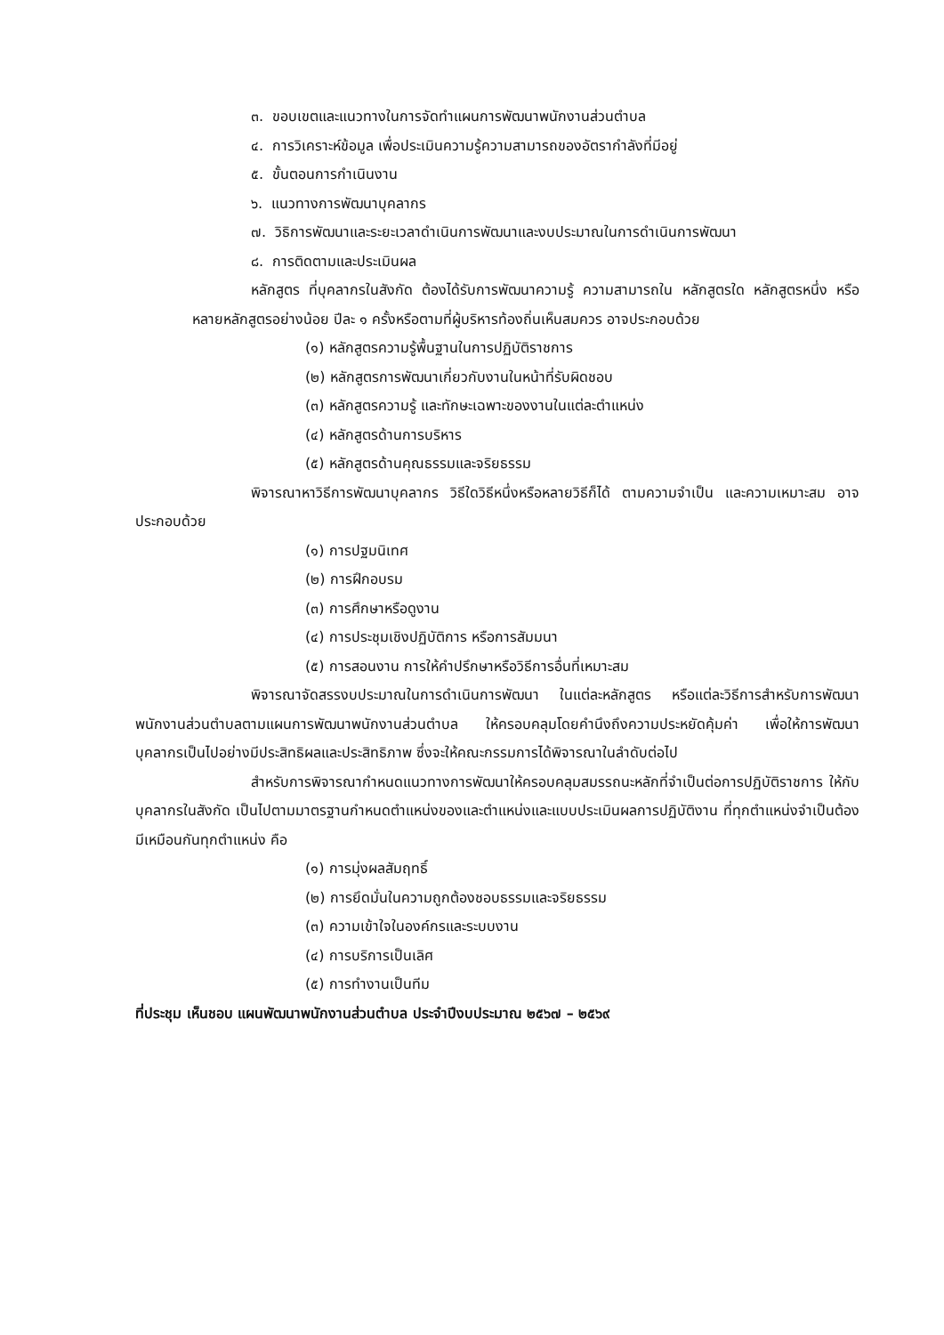๓. ขอบเขตและแนวทางในการจัดทำแผนการพัฒนาพนักงานส่วนตำบล
๔. การวิเคราะห์ข้อมูล เพื่อประเมินความรู้ความสามารถของอัตรากำลังที่มีอยู่
๕. ขั้นตอนการกำเนินงาน
๖. แนวทางการพัฒนาบุคลากร
๗. วิธิการพัฒนาและระยะเวลาดำเนินการพัฒนาและงบประมาณในการดำเนินการพัฒนา
๘. การติดตามและประเมินผล
หลักสูตร ที่บุคลากรในสังกัด ต้องได้รับการพัฒนาความรู้ ความสามารถใน หลักสูตรใด หลักสูตรหนึ่ง หรือหลายหลักสูตรอย่างน้อย ปีละ ๑ ครั้งหรือตามที่ผู้บริหารท้องถิ่นเห็นสมควร อาจประกอบด้วย
(๑) หลักสูตรความรู้พื้นฐานในการปฏิบัติราชการ
(๒) หลักสูตรการพัฒนาเกี่ยวกับงานในหน้าที่รับผิดชอบ
(๓) หลักสูตรความรู้ และทักษะเฉพาะของงานในแต่ละตำแหน่ง
(๔) หลักสูตรด้านการบริหาร
(๕) หลักสูตรด้านคุณธรรมและจริยธรรม
พิจารณาหาวิธีการพัฒนาบุคลากร วิธีใดวิธีหนึ่งหรือหลายวิธีก็ได้ ตามความจำเป็น และความเหมาะสม อาจประกอบด้วย
(๑) การปฐมนิเทศ
(๒) การฝึกอบรม
(๓) การศึกษาหรือดูงาน
(๔) การประชุมเชิงปฏิบัติการ หรือการสัมมนา
(๕) การสอนงาน การให้คำปรึกษาหรือวิธีการอื่นที่เหมาะสม
พิจารณาจัดสรรงบประมาณในการดำเนินการพัฒนา ในแต่ละหลักสูตร หรือแต่ละวิธีการสำหรับการพัฒนาพนักงานส่วนตำบลตามแผนการพัฒนาพนักงานส่วนตำบล ให้ครอบคลุมโดยคำนึงถึงความประหยัดคุ้มค่า เพื่อให้การพัฒนาบุคลากรเป็นไปอย่างมีประสิทธิผลและประสิทธิภาพ ซึ่งจะให้คณะกรรมการได้พิจารณาในลำดับต่อไป
สำหรับการพิจารณากำหนดแนวทางการพัฒนาให้ครอบคลุมสมรรถนะหลักที่จำเป็นต่อการปฏิบัติราชการ ให้กับบุคลากรในสังกัด เป็นไปตามมาตรฐานกำหนดตำแหน่งของและตำแหน่งและแบบประเมินผลการปฏิบัติงาน ที่ทุกตำแหน่งจำเป็นต้องมีเหมือนกันทุกตำแหน่ง คือ
(๑) การมุ่งผลสัมฤทธิ์
(๒) การยึดมั่นในความถูกต้องชอบธรรมและจริยธรรม
(๓) ความเข้าใจในองค์กรและระบบงาน
(๔) การบริการเป็นเลิศ
(๕) การทำงานเป็นทีม
ที่ประชุม เห็นชอบ แผนพัฒนาพนักงานส่วนตำบล ประจำปีงบประมาณ ๒๕๖๗ – ๒๕๖๙